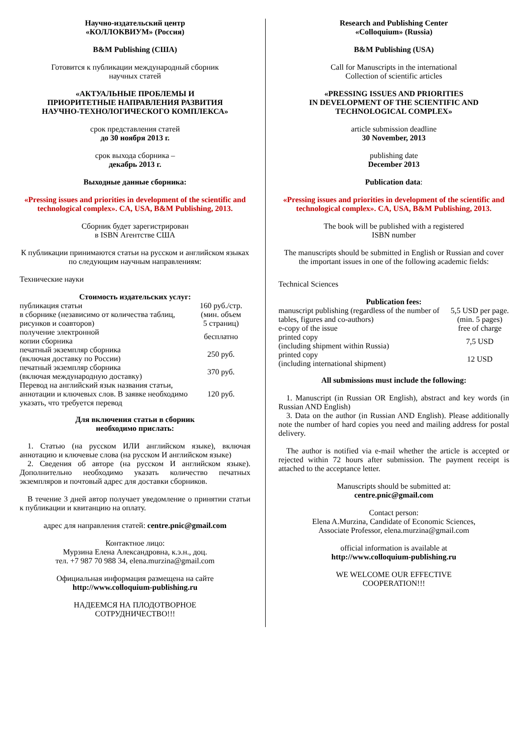Научно-издательский центр
«КОЛЛОКВИУМ» (Россия)
B&M Publishing (США)
Готовится к публикации международный сборник
научных статей
«АКТУАЛЬНЫЕ ПРОБЛЕМЫ И
ПРИОРИТЕТНЫЕ НАПРАВЛЕНИЯ РАЗВИТИЯ
НАУЧНО-ТЕХНОЛОГИЧЕСКОГО КОМПЛЕКСА»
срок представления статей
до 30 ноября 2013 г.
срок выхода сборника –
декабрь 2013 г.
Выходные данные сборника:
«Pressing issues and priorities in development of the scientific and technological complex». CA, USA, B&M Publishing, 2013.
Сборник будет зарегистрирован
в ISBN Агентстве США
К публикации принимаются статьи на русском и английском языках по следующим научным направлениям:
Технические науки
Стоимость издательских услуг:
| публикация статьи в сборнике (независимо от количества таблиц, рисунков и соавторов) | 160 руб./стр. (мин. объем 5 страниц) |
| получение электронной копии сборника | бесплатно |
| печатный экземпляр сборника (включая доставку по России) | 250 руб. |
| печатный экземпляр сборника (включая международную доставку) | 370 руб. |
| Перевод на английский язык названия статьи, аннотации и ключевых слов. В заявке необходимо указать, что требуется перевод | 120 руб. |
Для включения статьи в сборник
необходимо прислать:
1. Статью (на русском ИЛИ английском языке), включая аннотацию и ключевые слова (на русском И английском языке)
2. Сведения об авторе (на русском И английском языке). Дополнительно необходимо указать количество печатных экземпляров и почтовый адрес для доставки сборников.
В течение 3 дней автор получает уведомление о принятии статьи к публикации и квитанцию на оплату.
адрес для направления статей: centre.pnic@gmail.com
Контактное лицо:
Мурзина Елена Александровна, к.э.н., доц.
тел. +7 987 70 988 34, elena.murzina@gmail.com
Официальная информация размещена на сайте
http://www.colloquium-publishing.ru
НАДЕЕМСЯ НА ПЛОДОТВОРНОЕ
СОТРУДНИЧЕСТВО!!!
Research and Publishing Center
«Colloquium» (Russia)
B&M Publishing (USA)
Call for Manuscripts in the international
Collection of scientific articles
«PRESSING ISSUES AND PRIORITIES
IN DEVELOPMENT OF THE SCIENTIFIC AND
TECHNOLOGICAL COMPLEX»
article submission deadline
30 November, 2013
publishing date
December 2013
Publication data:
«Pressing issues and priorities in development of the scientific and technological complex». CA, USA, B&M Publishing, 2013.
The book will be published with a registered
ISBN number
The manuscripts should be submitted in English or Russian and cover the important issues in one of the following academic fields:
Technical Sciences
Publication fees:
| manuscript publishing (regardless of the number of tables, figures and co-authors) | 5,5 USD per page. (min. 5 pages) |
| e-copy of the issue | free of charge |
| printed copy (including shipment within Russia) | 7,5 USD |
| printed copy (including international shipment) | 12 USD |
All submissions must include the following:
1. Manuscript (in Russian OR English), abstract and key words (in Russian AND English)
3. Data on the author (in Russian AND English). Please additionally note the number of hard copies you need and mailing address for postal delivery.
The author is notified via e-mail whether the article is accepted or rejected within 72 hours after submission. The payment receipt is attached to the acceptance letter.
Manuscripts should be submitted at:
centre.pnic@gmail.com
Contact person:
Elena A.Murzina, Candidate of Economic Sciences,
Associate Professor, elena.murzina@gmail.com
official information is available at
http://www.colloquium-publishing.ru
WE WELCOME OUR EFFECTIVE
COOPERATION!!!